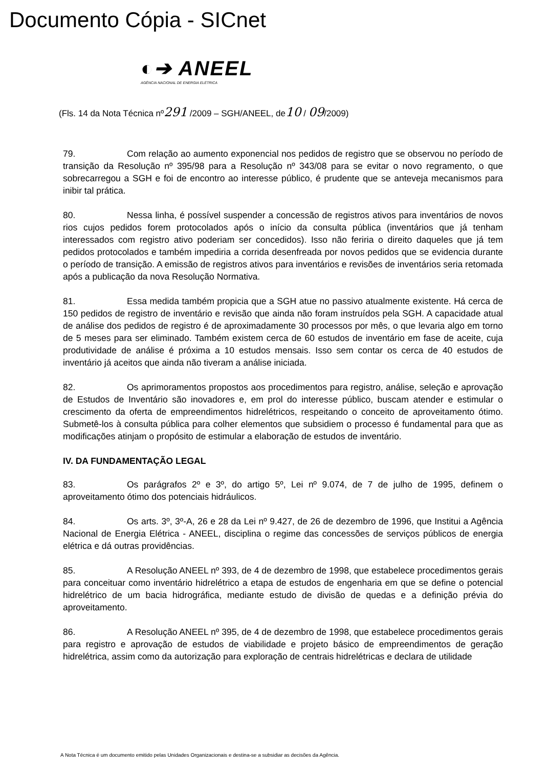Documento Cópia - SICnet
◐➔ ANEEL
AGÊNCIA NACIONAL DE ENERGIA ELÉTRICA
(Fls. 14 da Nota Técnica nº291 /2009 – SGH/ANEEL, de10 / 09/2009)
79. Com relação ao aumento exponencial nos pedidos de registro que se observou no período de transição da Resolução nº 395/98 para a Resolução nº 343/08 para se evitar o novo regramento, o que sobrecarregou a SGH e foi de encontro ao interesse público, é prudente que se anteveja mecanismos para inibir tal prática.
80. Nessa linha, é possível suspender a concessão de registros ativos para inventários de novos rios cujos pedidos forem protocolados após o início da consulta pública (inventários que já tenham interessados com registro ativo poderiam ser concedidos). Isso não feriria o direito daqueles que já tem pedidos protocolados e também impediria a corrida desenfreada por novos pedidos que se evidencia durante o período de transição. A emissão de registros ativos para inventários e revisões de inventários seria retomada após a publicação da nova Resolução Normativa.
81. Essa medida também propicia que a SGH atue no passivo atualmente existente. Há cerca de 150 pedidos de registro de inventário e revisão que ainda não foram instruídos pela SGH. A capacidade atual de análise dos pedidos de registro é de aproximadamente 30 processos por mês, o que levaria algo em torno de 5 meses para ser eliminado. Também existem cerca de 60 estudos de inventário em fase de aceite, cuja produtividade de análise é próxima a 10 estudos mensais. Isso sem contar os cerca de 40 estudos de inventário já aceitos que ainda não tiveram a análise iniciada.
82. Os aprimoramentos propostos aos procedimentos para registro, análise, seleção e aprovação de Estudos de Inventário são inovadores e, em prol do interesse público, buscam atender e estimular o crescimento da oferta de empreendimentos hidrelétricos, respeitando o conceito de aproveitamento ótimo. Submetê-los à consulta pública para colher elementos que subsidiem o processo é fundamental para que as modificações atinjam o propósito de estimular a elaboração de estudos de inventário.
IV. DA FUNDAMENTAÇÃO LEGAL
83. Os parágrafos 2º e 3º, do artigo 5º, Lei nº 9.074, de 7 de julho de 1995, definem o aproveitamento ótimo dos potenciais hidráulicos.
84. Os arts. 3º, 3º-A, 26 e 28 da Lei nº 9.427, de 26 de dezembro de 1996, que Institui a Agência Nacional de Energia Elétrica - ANEEL, disciplina o regime das concessões de serviços públicos de energia elétrica e dá outras providências.
85. A Resolução ANEEL nº 393, de 4 de dezembro de 1998, que estabelece procedimentos gerais para conceituar como inventário hidrelétrico a etapa de estudos de engenharia em que se define o potencial hidrelétrico de um bacia hidrográfica, mediante estudo de divisão de quedas e a definição prévia do aproveitamento.
86. A Resolução ANEEL nº 395, de 4 de dezembro de 1998, que estabelece procedimentos gerais para registro e aprovação de estudos de viabilidade e projeto básico de empreendimentos de geração hidrelétrica, assim como da autorização para exploração de centrais hidrelétricas e declara de utilidade
A Nota Técnica é um documento emitido pelas Unidades Organizacionais e destina-se a subsidiar as decisões da Agência.